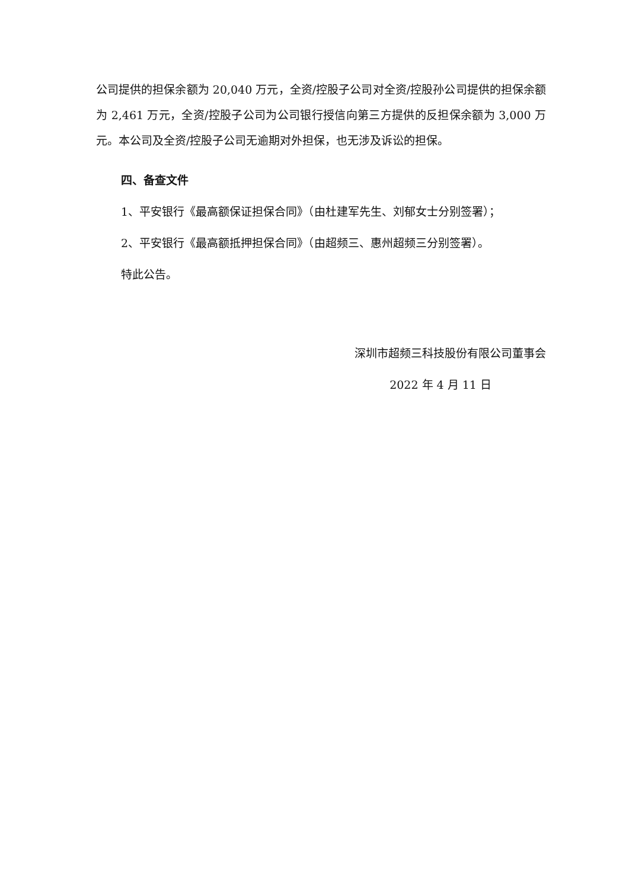公司提供的担保余额为 20,040 万元，全资/控股子公司对全资/控股孙公司提供的担保余额为 2,461 万元，全资/控股子公司为公司银行授信向第三方提供的反担保余额为 3,000 万元。本公司及全资/控股子公司无逾期对外担保，也无涉及诉讼的担保。
四、备查文件
1、平安银行《最高额保证担保合同》（由杜建军先生、刘郁女士分别签署）；
2、平安银行《最高额抵押担保合同》（由超频三、惠州超频三分别签署）。
特此公告。
深圳市超频三科技股份有限公司董事会
2022 年 4 月 11 日